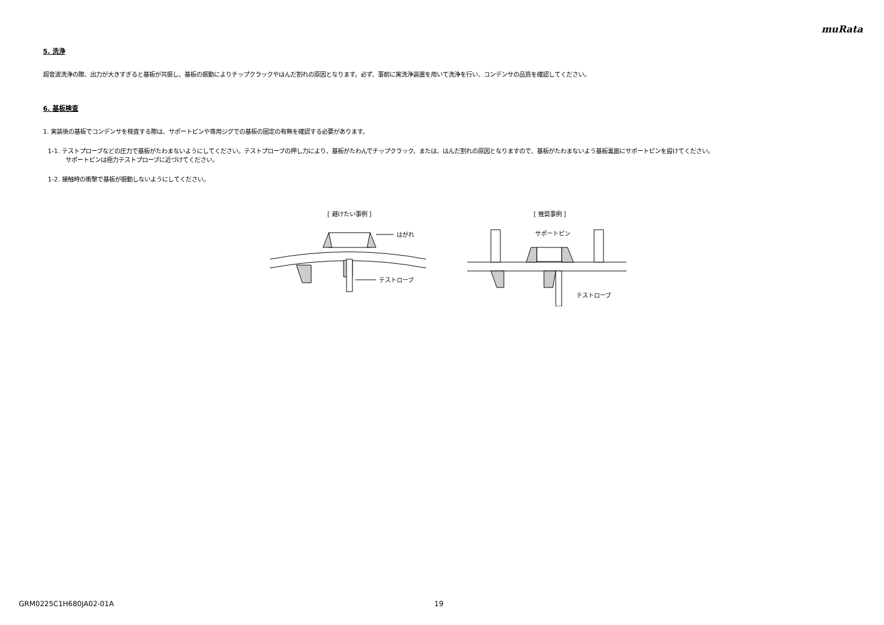muRata
5. 洗浄
超音波洗浄の際、出力が大きすぎると基板が共振し、基板の振動によりチップクラックやはんだ割れの原因となります。必ず、事前に実洗浄装置を用いて洗浄を行い、コンデンサの品質を確認してください。
6. 基板検査
1. 実装後の基板でコンデンサを検査する際は、サポートピンや専用ジグでの基板の固定の有無を確認する必要があります。
1-1. テストプローブなどの圧力で基板がたわまないようにしてください。テストプローブの押し力により、基板がたわんでチップクラック、または、はんだ割れの原因となりますので、基板がたわまないよう基板裏面にサポートピンを設けてください。
サポートピンは極力テストプローブに近づけてください。
1-2. 接触時の衝撃で基板が振動しないようにしてください。
[ 避けたい事例 ]
はがれ
テストローブ
[ 推奨事例 ]
サポートピン
テストローブ
GRM0225C1H680JA02-01A 19